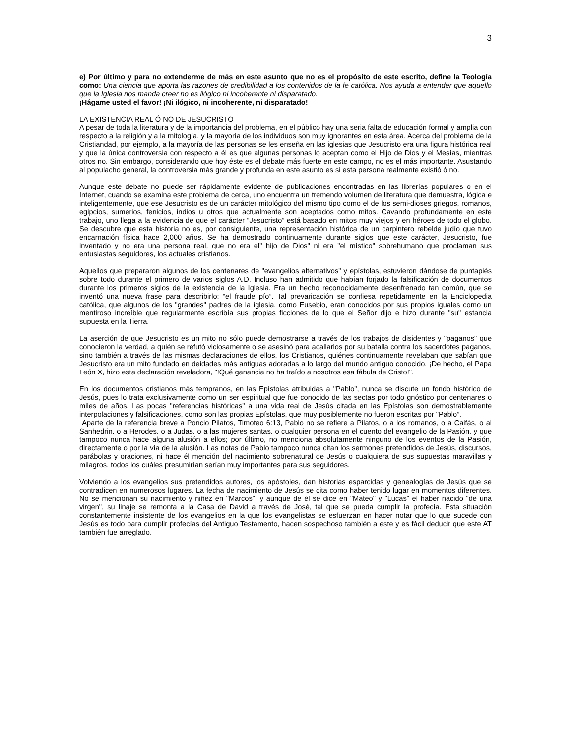3
e) Por último y para no extenderme de más en este asunto que no es el propósito de este escrito, define la Teología como: Una ciencia que aporta las razones de credibilidad a los contenidos de la fe católica. Nos ayuda a entender que aquello que la Iglesia nos manda creer no es ilógico ni incoherente ni disparatado.
¡Hágame usted el favor! ¡Ni ilógico, ni incoherente, ni disparatado!
LA EXISTENCIA REAL Ó NO DE JESUCRISTO
A pesar de toda la literatura y de la importancia del problema, en el público hay una seria falta de educación formal y amplia con respecto a la religión y a la mitología, y la mayoría de los individuos son muy ignorantes en esta área. Acerca del problema de la Cristiandad, por ejemplo, a la mayoría de las personas se les enseña en las iglesias que Jesucristo era una figura histórica real y que la única controversia con respecto a él es que algunas personas lo aceptan como el Hijo de Dios y el Mesías, mientras otros no. Sin embargo, considerando que hoy éste es el debate más fuerte en este campo, no es el más importante. Asustando al populacho general, la controversia más grande y profunda en este asunto es si esta persona realmente existió ó no.
Aunque este debate no puede ser rápidamente evidente de publicaciones encontradas en las librerías populares o en el Internet, cuando se examina este problema de cerca, uno encuentra un tremendo volumen de literatura que demuestra, lógica e inteligentemente, que ese Jesucristo es de un carácter mitológico del mismo tipo como el de los semi-dioses griegos, romanos, egipcios, sumerios, fenicios, indios u otros que actualmente son aceptados como mitos. Cavando profundamente en este trabajo, uno llega a la evidencia de que el carácter “Jesucristo” está basado en mitos muy viejos y en héroes de todo el globo. Se descubre que esta historia no es, por consiguiente, una representación histórica de un carpintero rebelde judío que tuvo encarnación física hace 2,000 años. Se ha demostrado continuamente durante siglos que este carácter, Jesucristo, fue inventado y no era una persona real, que no era el" hijo de Dios" ni era "el místico" sobrehumano que proclaman sus entusiastas seguidores, los actuales cristianos.
Aquellos que prepararon algunos de los centenares de "evangelios alternativos" y epístolas, estuvieron dándose de puntapiés sobre todo durante el primero de varios siglos A.D. Incluso han admitido que habían forjado la falsificación de documentos durante los primeros siglos de la existencia de la Iglesia. Era un hecho reconocidamente desenfrenado tan común, que se inventó una nueva frase para describirlo: “el fraude pío”. Tal prevaricación se confiesa repetidamente en la Enciclopedia católica, que algunos de los "grandes" padres de la iglesia, como Eusebio, eran conocidos por sus propios iguales como un mentiroso increíble que regularmente escribía sus propias ficciones de lo que el Señor dijo e hizo durante "su" estancia supuesta en la Tierra.
La aserción de que Jesucristo es un mito no sólo puede demostrarse a través de los trabajos de disidentes y "paganos" que conocieron la verdad, a quién se refutó viciosamente o se asesinó para acallarlos por su batalla contra los sacerdotes paganos, sino también a través de las mismas declaraciones de ellos, los Cristianos, quiénes continuamente revelaban que sabían que Jesucristo era un mito fundado en deidades más antiguas adoradas a lo largo del mundo antiguo conocido. ¡De hecho, el Papa León X, hizo esta declaración reveladora, "!Qué ganancia no ha traído a nosotros esa fábula de Cristo!".
En los documentos cristianos más tempranos, en las Epístolas atribuidas a "Pablo", nunca se discute un fondo histórico de Jesús, pues lo trata exclusivamente como un ser espiritual que fue conocido de las sectas por todo gnóstico por centenares o miles de años. Las pocas "referencias históricas" a una vida real de Jesús citada en las Epístolas son demostrablemente interpolaciones y falsificaciones, como son las propias Epístolas, que muy posiblemente no fueron escritas por "Pablo”.
Aparte de la referencia breve a Poncio Pilatos, Timoteo 6:13, Pablo no se refiere a Pilatos, o a los romanos, o a Caifás, o al Sanhedrin, o a Herodes, o a Judas, o a las mujeres santas, o cualquier persona en el cuento del evangelio de la Pasión, y que tampoco nunca hace alguna alusión a ellos; por último, no menciona absolutamente ninguno de los eventos de la Pasión, directamente o por la vía de la alusión. Las notas de Pablo tampoco nunca citan los sermones pretendidos de Jesús, discursos, parábolas y oraciones, ni hace él mención del nacimiento sobrenatural de Jesús o cualquiera de sus supuestas maravillas y milagros, todos los cuáles presumirían serían muy importantes para sus seguidores.
Volviendo a los evangelios sus pretendidos autores, los apóstoles, dan historias esparcidas y genealogías de Jesús que se contradicen en numerosos lugares. La fecha de nacimiento de Jesús se cita como haber tenido lugar en momentos diferentes. No se mencionan su nacimiento y niñez en "Marcos", y aunque de él se dice en "Mateo" y "Lucas" el haber nacido "de una virgen", su linaje se remonta a la Casa de David a través de José, tal que se pueda cumplir la profecía. Esta situación constantemente insistente de los evangelios en la que los evangelistas se esfuerzan en hacer notar que lo que sucede con Jesús es todo para cumplir profecías del Antiguo Testamento, hacen sospechoso también a este y es fácil deducir que este AT también fue arreglado.